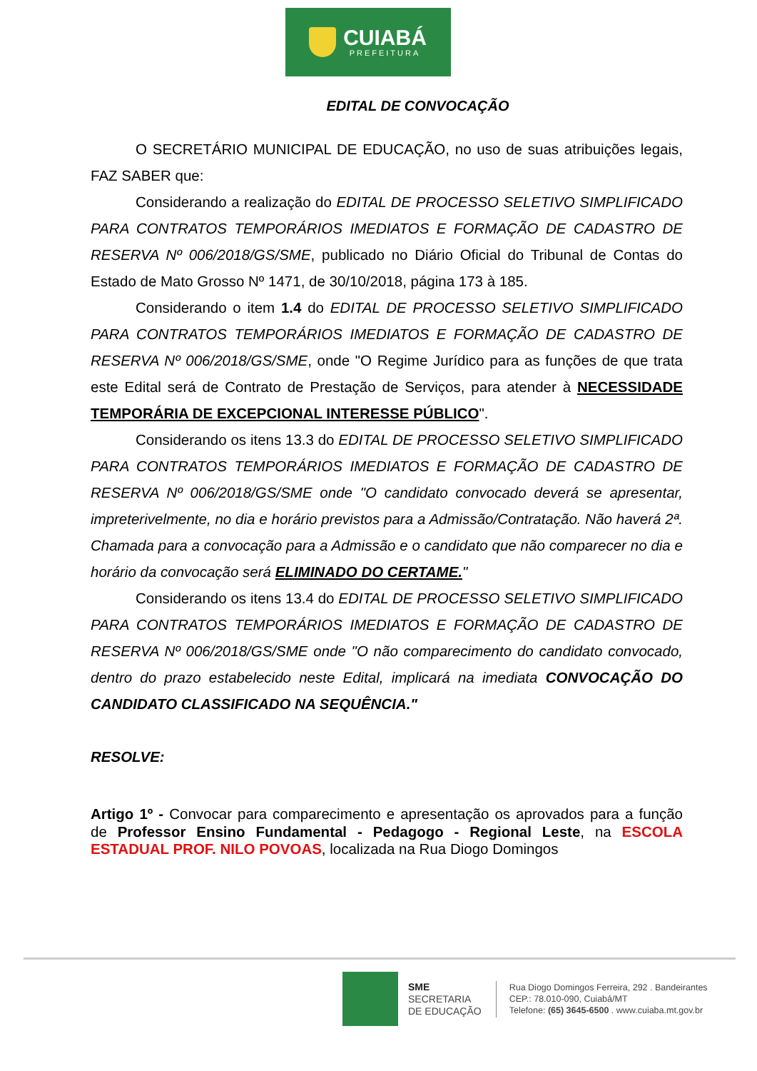CUIABÁ
PREFEITURA
EDITAL DE CONVOCAÇÃO
O SECRETÁRIO MUNICIPAL DE EDUCAÇÃO, no uso de suas atribuições legais, FAZ SABER que:
Considerando a realização do EDITAL DE PROCESSO SELETIVO SIMPLIFICADO PARA CONTRATOS TEMPORÁRIOS IMEDIATOS E FORMAÇÃO DE CADASTRO DE RESERVA Nº 006/2018/GS/SME, publicado no Diário Oficial do Tribunal de Contas do Estado de Mato Grosso Nº 1471, de 30/10/2018, página 173 à 185.
Considerando o item 1.4 do EDITAL DE PROCESSO SELETIVO SIMPLIFICADO PARA CONTRATOS TEMPORÁRIOS IMEDIATOS E FORMAÇÃO DE CADASTRO DE RESERVA Nº 006/2018/GS/SME, onde "O Regime Jurídico para as funções de que trata este Edital será de Contrato de Prestação de Serviços, para atender à NECESSIDADE TEMPORÁRIA DE EXCEPCIONAL INTERESSE PÚBLICO".
Considerando os itens 13.3 do EDITAL DE PROCESSO SELETIVO SIMPLIFICADO PARA CONTRATOS TEMPORÁRIOS IMEDIATOS E FORMAÇÃO DE CADASTRO DE RESERVA Nº 006/2018/GS/SME onde "O candidato convocado deverá se apresentar, impreterivelmente, no dia e horário previstos para a Admissão/Contratação. Não haverá 2ª. Chamada para a convocação para a Admissão e o candidato que não comparecer no dia e horário da convocação será ELIMINADO DO CERTAME."
Considerando os itens 13.4 do EDITAL DE PROCESSO SELETIVO SIMPLIFICADO PARA CONTRATOS TEMPORÁRIOS IMEDIATOS E FORMAÇÃO DE CADASTRO DE RESERVA Nº 006/2018/GS/SME onde "O não comparecimento do candidato convocado, dentro do prazo estabelecido neste Edital, implicará na imediata CONVOCAÇÃO DO CANDIDATO CLASSIFICADO NA SEQUÊNCIA."
RESOLVE:
Artigo 1º - Convocar para comparecimento e apresentação os aprovados para a função de Professor Ensino Fundamental - Pedagogo - Regional Leste, na ESCOLA ESTADUAL PROF. NILO POVOAS, localizada na Rua Diogo Domingos
SME
SECRETARIA
DE EDUCAÇÃO
Rua Diogo Domingos Ferreira, 292 . Bandeirantes
CEP.: 78.010-090, Cuiabá/MT
Telefone: (65) 3645-6500 . www.cuiaba.mt.gov.br